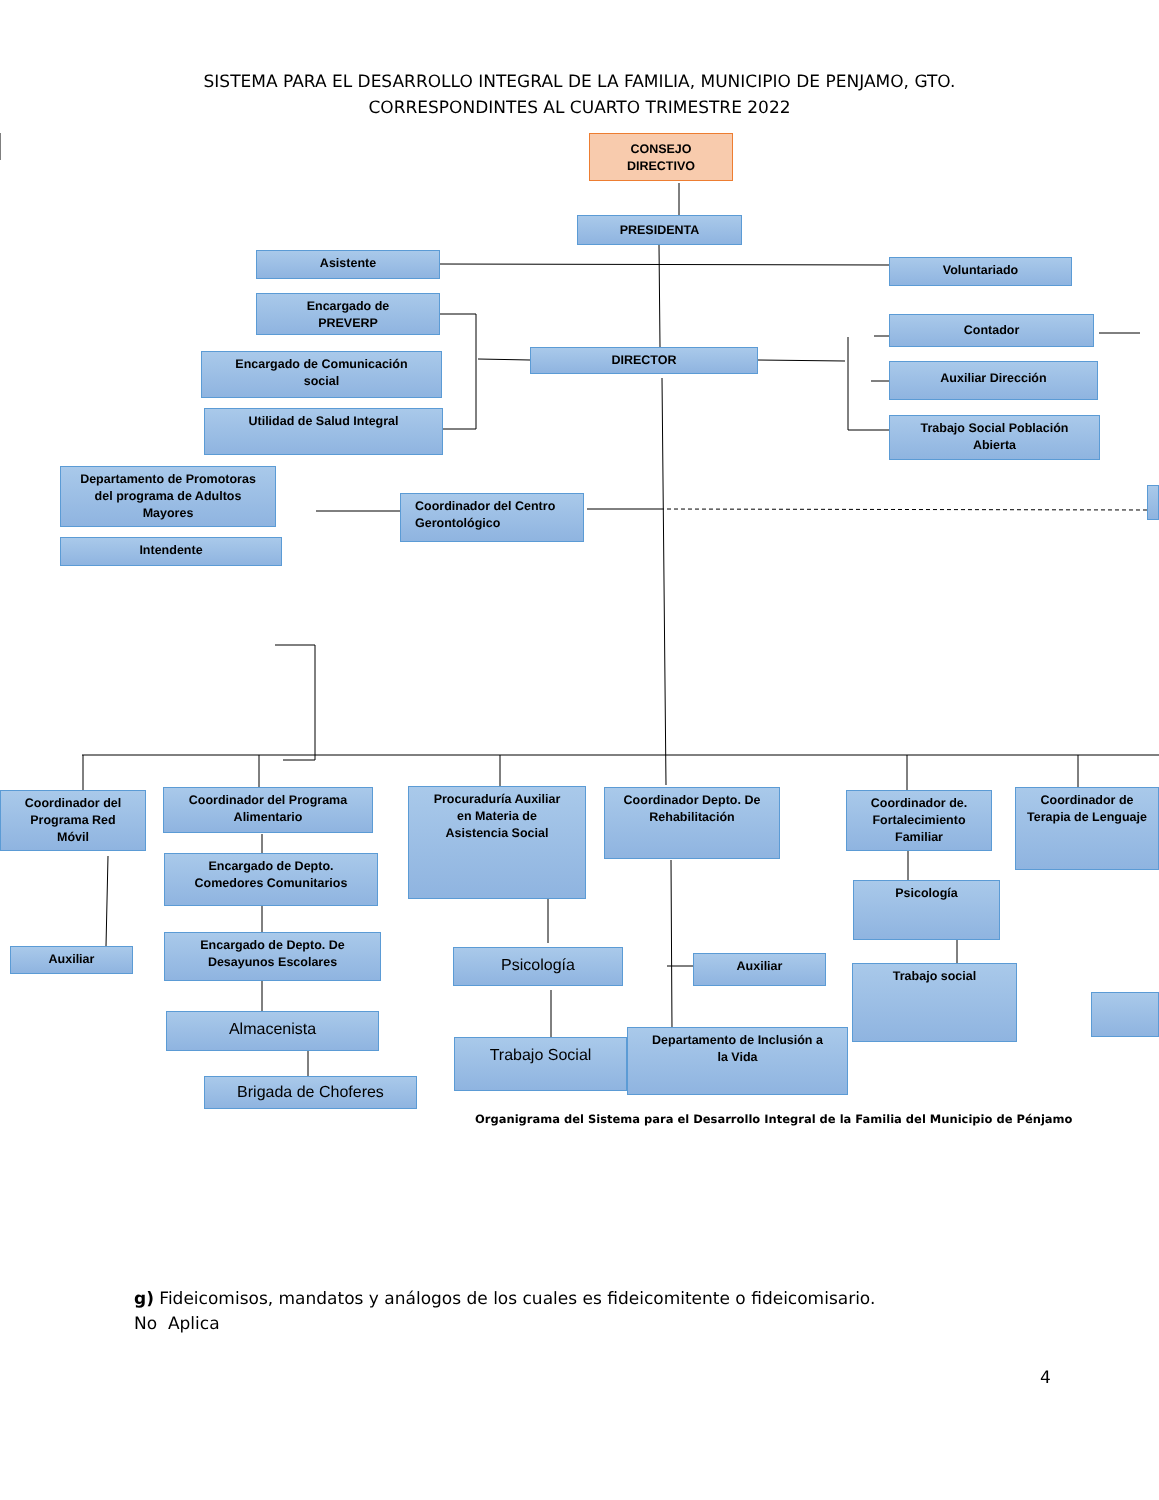SISTEMA PARA EL DESARROLLO INTEGRAL DE LA FAMILIA, MUNICIPIO DE PENJAMO, GTO.
CORRESPONDINTES AL CUARTO TRIMESTRE 2022
CONSEJO
DIRECTIVO
PRESIDENTA
Asistente
Voluntariado
Encargado de
PREVERP
Contador
Encargado de Comunicación
social
DIRECTOR
Auxiliar Dirección
Utilidad de Salud Integral
Trabajo Social Población
Abierta
Departamento de Promotoras
del programa de Adultos
Mayores
Coordinador del Centro
Gerontológico
Intendente
Coordinador del
Programa Red
Móvil
Coordinador del Programa
Alimentario
Procuraduría Auxiliar
en Materia de
Asistencia Social
Coordinador Depto. De
Rehabilitación
Coordinador de.
Fortalecimiento
Familiar
Coordinador de
Terapia de Lenguaje
Encargado de Depto.
Comedores Comunitarios
Psicología
Auxiliar
Encargado de Depto. De
Desayunos Escolares
Psicología
Auxiliar
Trabajo social
Almacenista
Trabajo Social
Departamento de Inclusión a
la Vida
Brigada de Choferes
Organigrama del Sistema para el Desarrollo Integral de la Familia del Municipio de Pénjamo
g) Fideicomisos, mandatos y análogos de los cuales es fideicomitente o fideicomisario.
No Aplica
4